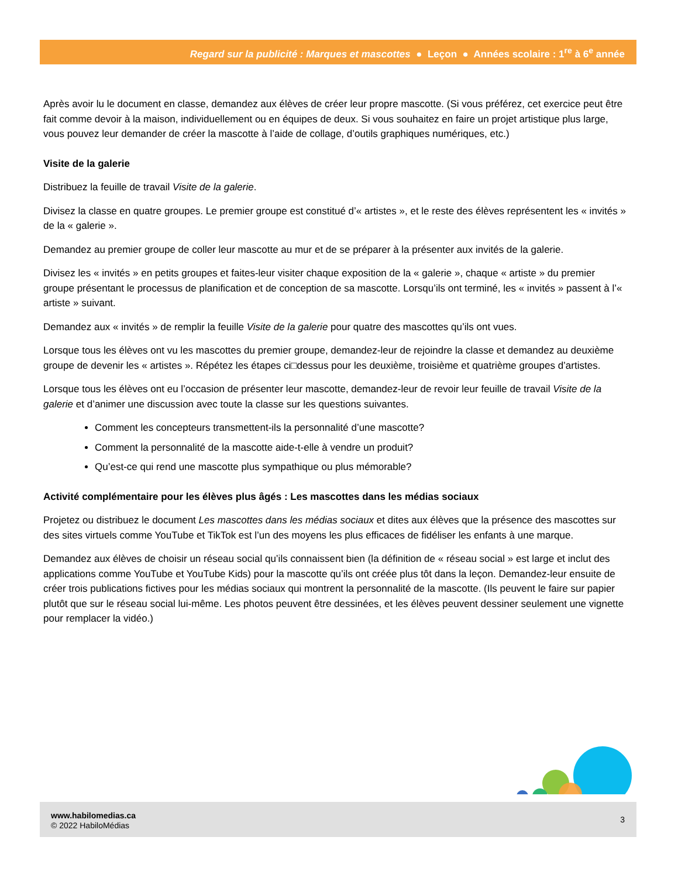Regard sur la publicité : Marques et mascottes ● Leçon ● Années scolaire : 1<sup>re</sup> à 6<sup>e</sup> année
Après avoir lu le document en classe, demandez aux élèves de créer leur propre mascotte. (Si vous préférez, cet exercice peut être fait comme devoir à la maison, individuellement ou en équipes de deux. Si vous souhaitez en faire un projet artistique plus large, vous pouvez leur demander de créer la mascotte à l’aide de collage, d’outils graphiques numériques, etc.)
Visite de la galerie
Distribuez la feuille de travail Visite de la galerie.
Divisez la classe en quatre groupes. Le premier groupe est constitué d’« artistes », et le reste des élèves représentent les « invités » de la « galerie ».
Demandez au premier groupe de coller leur mascotte au mur et de se préparer à la présenter aux invités de la galerie.
Divisez les « invités » en petits groupes et faites-leur visiter chaque exposition de la « galerie », chaque « artiste » du premier groupe présentant le processus de planification et de conception de sa mascotte. Lorsqu’ils ont terminé, les « invités » passent à l’« artiste » suivant.
Demandez aux « invités » de remplir la feuille Visite de la galerie pour quatre des mascottes qu’ils ont vues.
Lorsque tous les élèves ont vu les mascottes du premier groupe, demandez-leur de rejoindre la classe et demandez au deuxième groupe de devenir les « artistes ». Répétez les étapes ci□dessus pour les deuxième, troisième et quatrième groupes d’artistes.
Lorsque tous les élèves ont eu l’occasion de présenter leur mascotte, demandez-leur de revoir leur feuille de travail Visite de la galerie et d’animer une discussion avec toute la classe sur les questions suivantes.
Comment les concepteurs transmettent-ils la personnalité d’une mascotte?
Comment la personnalité de la mascotte aide-t-elle à vendre un produit?
Qu’est-ce qui rend une mascotte plus sympathique ou plus mémorable?
Activité complémentaire pour les élèves plus âgés : Les mascottes dans les médias sociaux
Projetez ou distribuez le document Les mascottes dans les médias sociaux et dites aux élèves que la présence des mascottes sur des sites virtuels comme YouTube et TikTok est l’un des moyens les plus efficaces de fidéliser les enfants à une marque.
Demandez aux élèves de choisir un réseau social qu’ils connaissent bien (la définition de « réseau social » est large et inclut des applications comme YouTube et YouTube Kids) pour la mascotte qu’ils ont créée plus tôt dans la leçon. Demandez-leur ensuite de créer trois publications fictives pour les médias sociaux qui montrent la personnalité de la mascotte. (Ils peuvent le faire sur papier plutôt que sur le réseau social lui-même. Les photos peuvent être dessinées, et les élèves peuvent dessiner seulement une vignette pour remplacer la vidéo.)
www.habilomedias.ca
© 2022 HabiloMédias
3